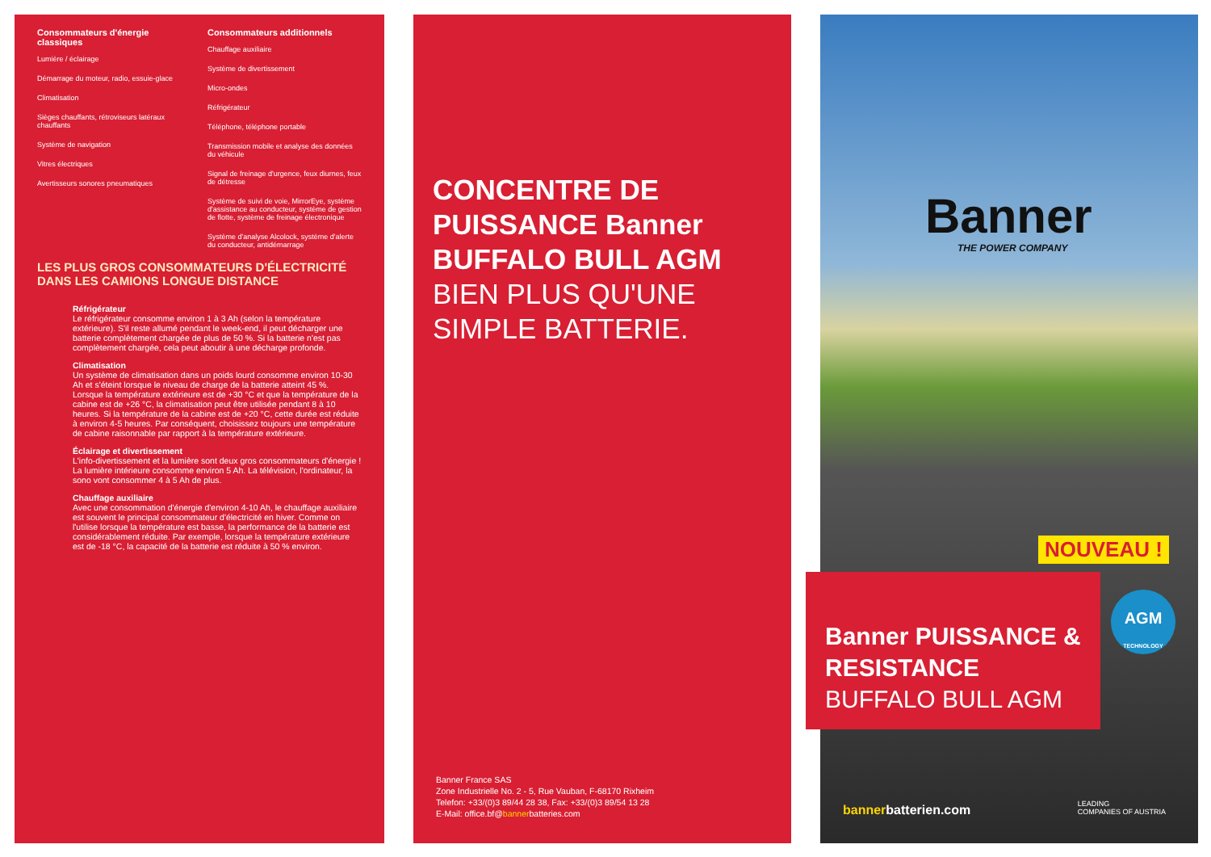Consommateurs d'énergie classiques
Lumière / éclairage
Démarrage du moteur, radio, essuie-glace
Climatisation
Sièges chauffants, rétroviseurs latéraux chauffants
Système de navigation
Vitres électriques
Avertisseurs sonores pneumatiques
Consommateurs additionnels
Chauffage auxiliaire
Système de divertissement
Micro-ondes
Réfrigérateur
Téléphone, téléphone portable
Transmission mobile et analyse des données du véhicule
Signal de freinage d'urgence, feux diurnes, feux de détresse
Système de suivi de voie, MirrorEye, système d'assistance au conducteur, système de gestion de flotte, système de freinage électronique
Système d'analyse Alcolock, système d'alerte du conducteur, antidémarrage
LES PLUS GROS CONSOMMATEURS D'ÉLECTRICITÉ DANS LES CAMIONS LONGUE DISTANCE
Réfrigérateur
Le réfrigérateur consomme environ 1 à 3 Ah (selon la température extérieure). S'il reste allumé pendant le week-end, il peut décharger une batterie complètement chargée de plus de 50 %. Si la batterie n'est pas complètement chargée, cela peut aboutir à une décharge profonde.
Climatisation
Un système de climatisation dans un poids lourd consomme environ 10-30 Ah et s'éteint lorsque le niveau de charge de la batterie atteint 45 %. Lorsque la température extérieure est de +30 °C et que la température de la cabine est de +26 °C, la climatisation peut être utilisée pendant 8 à 10 heures. Si la température de la cabine est de +20 °C, cette durée est réduite à environ 4-5 heures. Par conséquent, choisissez toujours une température de cabine raisonnable par rapport à la température extérieure.
Éclairage et divertissement
L'info-divertissement et la lumière sont deux gros consommateurs d'énergie ! La lumière intérieure consomme environ 5 Ah. La télévision, l'ordinateur, la sono vont consommer 4 à 5 Ah de plus.
Chauffage auxiliaire
Avec une consommation d'énergie d'environ 4-10 Ah, le chauffage auxiliaire est souvent le principal consommateur d'électricité en hiver. Comme on l'utilise lorsque la température est basse, la performance de la batterie est considérablement réduite. Par exemple, lorsque la température extérieure est de -18 °C, la capacité de la batterie est réduite à 50 % environ.
CONCENTRE DE PUISSANCE Banner BUFFALO BULL AGM
BIEN PLUS QU'UNE SIMPLE BATTERIE.
Banner France SAS
Zone Industrielle No. 2 - 5, Rue Vauban, F-68170 Rixheim
Telefon: +33/(0)3 89/44 28 38, Fax: +33/(0)3 89/54 13 28
E-Mail: office.bf@bannerbatteries.com
Banner
THE POWER COMPANY
NOUVEAU !
AGM
TECHNOLOGY
Banner PUISSANCE & RESISTANCE
BUFFALO BULL AGM
bannerbatterien.com
LEADING
COMPANIES OF AUSTRIA